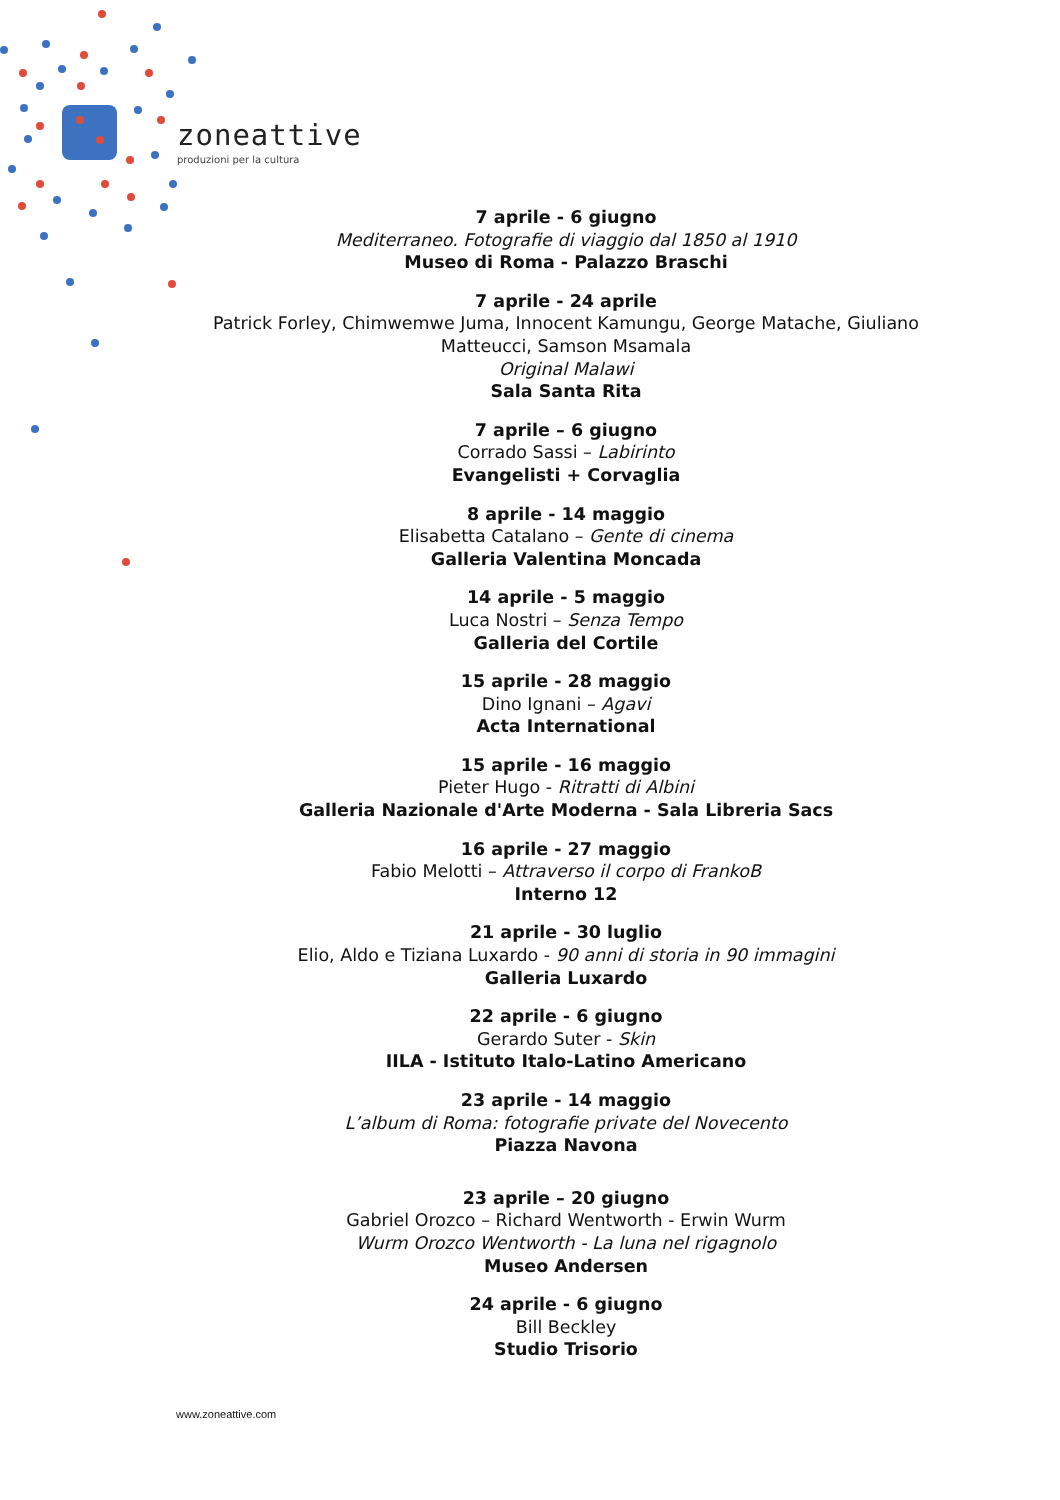zoneattive
produzioni per la cultura
7 aprile - 6 giugno
Mediterraneo. Fotografie di viaggio dal 1850 al 1910
Museo di Roma - Palazzo Braschi
7 aprile - 24 aprile
Patrick Forley, Chimwemwe Juma, Innocent Kamungu, George Matache, Giuliano Matteucci, Samson Msamala
Original Malawi
Sala Santa Rita
7 aprile – 6 giugno
Corrado Sassi – Labirinto
Evangelisti + Corvaglia
8 aprile - 14 maggio
Elisabetta Catalano – Gente di cinema
Galleria Valentina Moncada
14 aprile - 5 maggio
Luca Nostri – Senza Tempo
Galleria del Cortile
15 aprile - 28 maggio
Dino Ignani – Agavi
Acta International
15 aprile - 16 maggio
Pieter Hugo - Ritratti di Albini
Galleria Nazionale d'Arte Moderna - Sala Libreria Sacs
16 aprile - 27 maggio
Fabio Melotti – Attraverso il corpo di FrankoB
Interno 12
21 aprile - 30 luglio
Elio, Aldo e Tiziana Luxardo - 90 anni di storia in 90 immagini
Galleria Luxardo
22 aprile - 6 giugno
Gerardo Suter - Skin
IILA - Istituto Italo-Latino Americano
23 aprile - 14 maggio
L’album di Roma: fotografie private del Novecento
Piazza Navona
23 aprile – 20 giugno
Gabriel Orozco – Richard Wentworth - Erwin Wurm
Wurm Orozco Wentworth - La luna nel rigagnolo
Museo Andersen
24 aprile - 6 giugno
Bill Beckley
Studio Trisorio
www.zoneattive.com